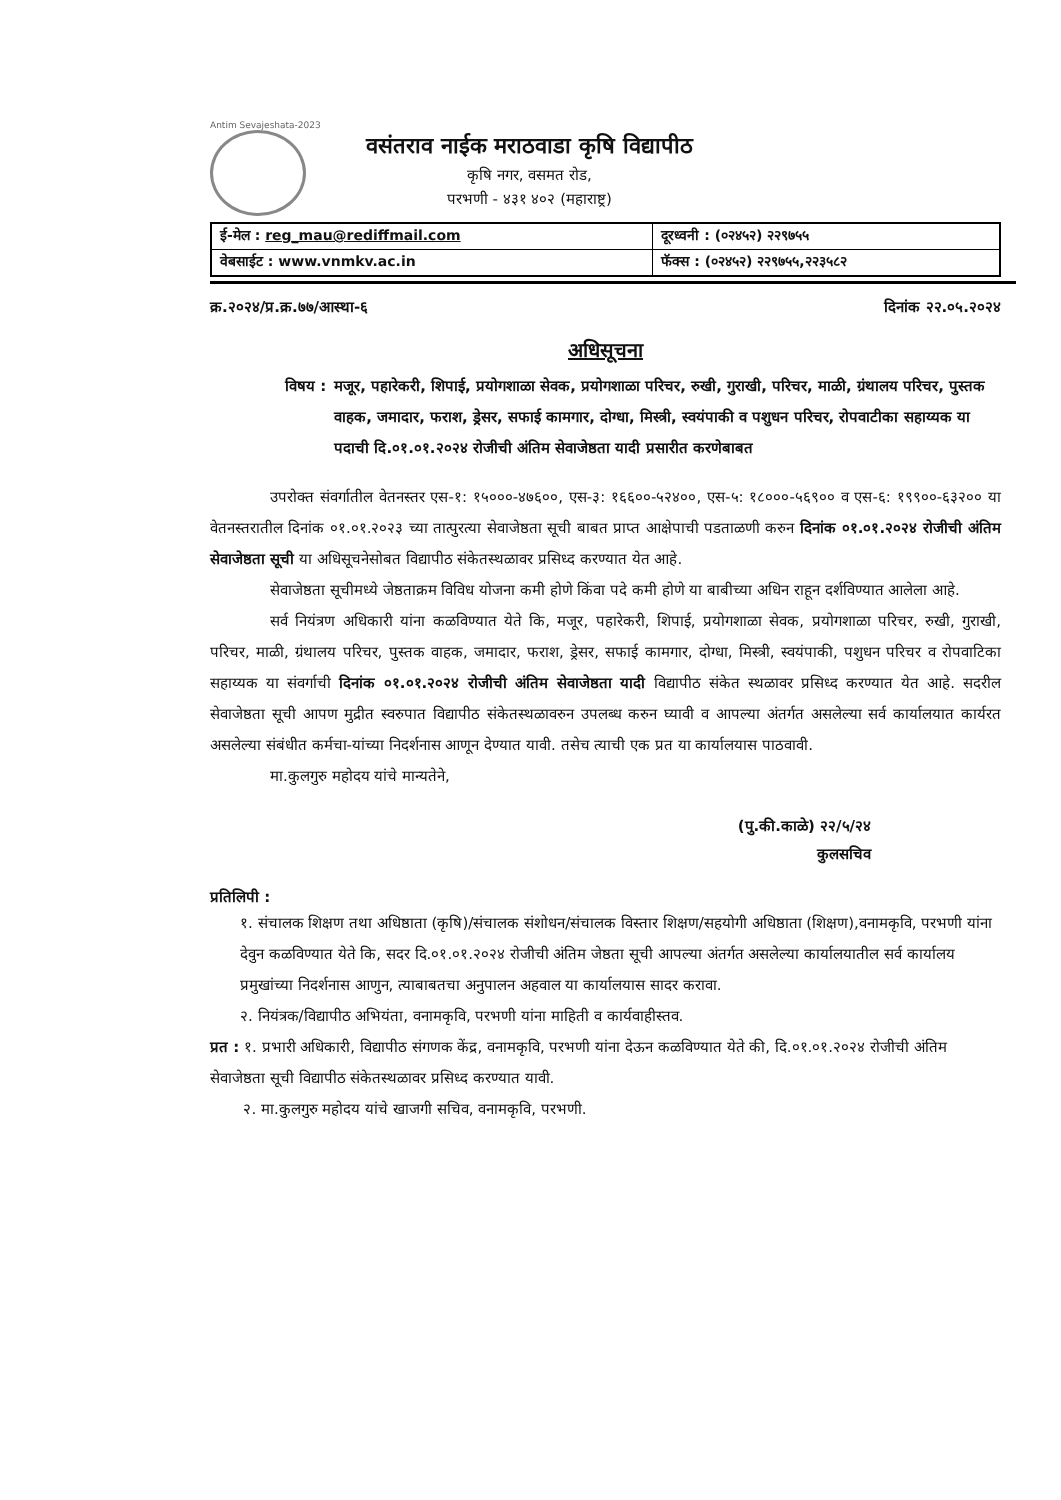Antim Sevajeshata-2023
वसंतराव नाईक मराठवाडा कृषि विद्यापीठ
कृषि नगर, वसमत रोड,
परभणी - ४३१ ४०२ (महाराष्ट्र)
| ई-मेल : reg_mau@rediffmail.com | दूरध्वनी : (०२४५२) २२९७५५ |
| वेबसाईट : www.vnmkv.ac.in | फॅक्स : (०२४५२) २२९७५५,२२३५८२ |
क्र.२०२४/प्र.क्र.७७/आस्था-६ दिनांक २२.०५.२०२४
अधिसूचना
विषय : मजूर, पहारेकरी, शिपाई, प्रयोगशाळा सेवक, प्रयोगशाळा परिचर, रुखी, गुराखी, परिचर, माळी, ग्रंथालय परिचर, पुस्तक वाहक, जमादार, फराश, ड्रेसर, सफाई कामगार, दोग्धा, मिस्त्री, स्वयंपाकी व पशुधन परिचर, रोपवाटीका सहाय्यक या पदाची दि.०१.०१.२०२४ रोजीची अंतिम सेवाजेष्ठता यादी प्रसारीत करणेबाबत
उपरोक्त संवर्गातील वेतनस्तर एस-१: १५०००-४७६००, एस-३: १६६००-५२४००, एस-५: १८०००-५६९०० व एस-६: १९९००-६३२०० या वेतनस्तरातील दिनांक ०१.०१.२०२३ च्या तात्पुरत्या सेवाजेष्ठता सूची बाबत प्राप्त आक्षेपाची पडताळणी करुन दिनांक ०१.०१.२०२४ रोजीची अंतिम सेवाजेष्ठता सूची या अधिसूचनेसोबत विद्यापीठ संकेतस्थळावर प्रसिध्द करण्यात येत आहे.
सेवाजेष्ठता सूचीमध्ये जेष्ठताक्रम विविध योजना कमी होणे किंवा पदे कमी होणे या बाबीच्या अधिन राहून दर्शविण्यात आलेला आहे.
सर्व नियंत्रण अधिकारी यांना कळविण्यात येते कि, मजूर, पहारेकरी, शिपाई, प्रयोगशाळा सेवक, प्रयोगशाळा परिचर, रुखी, गुराखी, परिचर, माळी, ग्रंथालय परिचर, पुस्तक वाहक, जमादार, फराश, ड्रेसर, सफाई कामगार, दोग्धा, मिस्त्री, स्वयंपाकी, पशुधन परिचर व रोपवाटिका सहाय्यक या संवर्गाची दिनांक ०१.०१.२०२४ रोजीची अंतिम सेवाजेष्ठता यादी विद्यापीठ संकेत स्थळावर प्रसिध्द करण्यात येत आहे. सदरील सेवाजेष्ठता सूची आपण मुद्रीत स्वरुपात विद्यापीठ संकेतस्थळावरुन उपलब्ध करुन घ्यावी व आपल्या अंतर्गत असलेल्या सर्व कार्यालयात कार्यरत असलेल्या संबंधीत कर्मचा-यांच्या निदर्शनास आणून देण्यात यावी. तसेच त्याची एक प्रत या कार्यालयास पाठवावी.
मा.कुलगुरु महोदय यांचे मान्यतेने,
(पु.की.काळे) २२/५/२४
कुलसचिव
प्रतिलिपी :
१. संचालक शिक्षण तथा अधिष्ठाता (कृषि)/संचालक संशोधन/संचालक विस्तार शिक्षण/सहयोगी अधिष्ठाता (शिक्षण),वनामकृवि, परभणी यांना देवुन कळविण्यात येते कि, सदर दि.०१.०१.२०२४ रोजीची अंतिम जेष्ठता सूची आपल्या अंतर्गत असलेल्या कार्यालयातील सर्व कार्यालय प्रमुखांच्या निदर्शनास आणुन, त्याबाबतचा अनुपालन अहवाल या कार्यालयास सादर करावा.
२. नियंत्रक/विद्यापीठ अभियंता, वनामकृवि, परभणी यांना माहिती व कार्यवाहीस्तव.
प्रत : १. प्रभारी अधिकारी, विद्यापीठ संगणक केंद्र, वनामकृवि, परभणी यांना देऊन कळविण्यात येते की, दि.०१.०१.२०२४ रोजीची अंतिम सेवाजेष्ठता सूची विद्यापीठ संकेतस्थळावर प्रसिध्द करण्यात यावी.
२. मा.कुलगुरु महोदय यांचे खाजगी सचिव, वनामकृवि, परभणी.